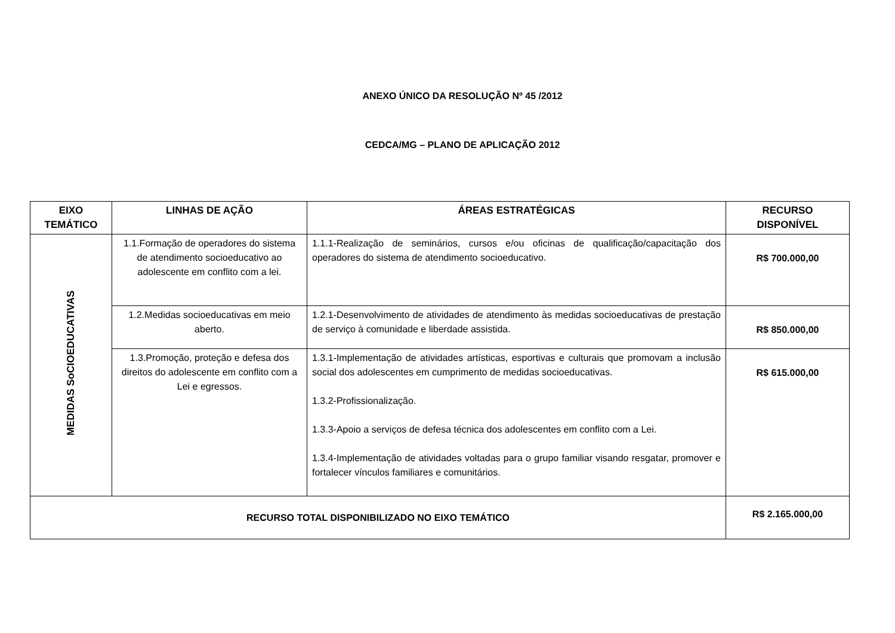ANEXO ÚNICO DA RESOLUÇÃO Nº 45 /2012
CEDCA/MG – PLANO DE APLICAÇÃO 2012
| EIXO TEMÁTICO | LINHAS DE AÇÃO | ÁREAS ESTRATÉGICAS | RECURSO DISPONÍVEL |
| --- | --- | --- | --- |
| MEDIDAS SoCIOEDUCATIVAS | 1.1.Formação de operadores do sistema de atendimento socioeducativo ao adolescente em conflito com a lei. | 1.1.1-Realização de seminários, cursos e/ou oficinas de qualificação/capacitação dos operadores do sistema de atendimento socioeducativo. | R$ 700.000,00 |
| | 1.2.Medidas socioeducativas em meio aberto. | 1.2.1-Desenvolvimento de atividades de atendimento às medidas socioeducativas de prestação de serviço à comunidade e liberdade assistida. | R$ 850.000,00 |
| | 1.3.Promoção, proteção e defesa dos direitos do adolescente em conflito com a Lei e egressos. | 1.3.1-Implementação de atividades artísticas, esportivas e culturais que promovam a inclusão social dos adolescentes em cumprimento de medidas socioeducativas. 1.3.2-Profissionalização. 1.3.3-Apoio a serviços de defesa técnica dos adolescentes em conflito com a Lei. 1.3.4-Implementação de atividades voltadas para o grupo familiar visando resgatar, promover e fortalecer vínculos familiares e comunitários. | R$ 615.000,00 |
| RECURSO TOTAL DISPONIBILIZADO NO EIXO TEMÁTICO | | | R$ 2.165.000,00 |